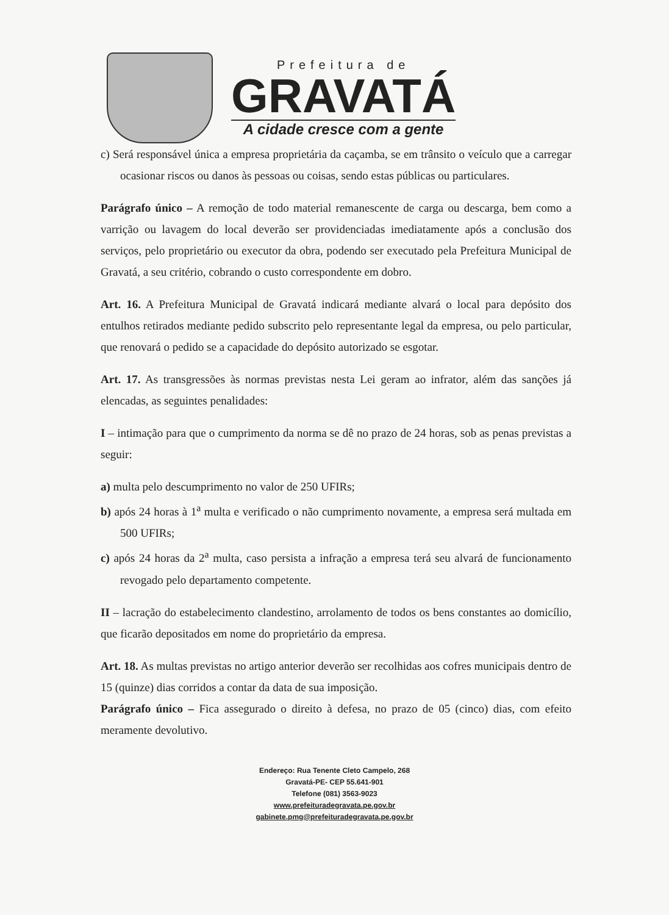Prefeitura de
GRAVATÁ
A cidade cresce com a gente
c) Será responsável única a empresa proprietária da caçamba, se em trânsito o veículo que a carregar ocasionar riscos ou danos às pessoas ou coisas, sendo estas públicas ou particulares.
Parágrafo único – A remoção de todo material remanescente de carga ou descarga, bem como a varrição ou lavagem do local deverão ser providenciadas imediatamente após a conclusão dos serviços, pelo proprietário ou executor da obra, podendo ser executado pela Prefeitura Municipal de Gravatá, a seu critério, cobrando o custo correspondente em dobro.
Art. 16. A Prefeitura Municipal de Gravatá indicará mediante alvará o local para depósito dos entulhos retirados mediante pedido subscrito pelo representante legal da empresa, ou pelo particular, que renovará o pedido se a capacidade do depósito autorizado se esgotar.
Art. 17. As transgressões às normas previstas nesta Lei geram ao infrator, além das sanções já elencadas, as seguintes penalidades:
I – intimação para que o cumprimento da norma se dê no prazo de 24 horas, sob as penas previstas a seguir:
a) multa pelo descumprimento no valor de 250 UFIRs;
b) após 24 horas à 1<sup>a</sup> multa e verificado o não cumprimento novamente, a empresa será multada em 500 UFIRs;
c) após 24 horas da 2<sup>a</sup> multa, caso persista a infração a empresa terá seu alvará de funcionamento revogado pelo departamento competente.
II – lacração do estabelecimento clandestino, arrolamento de todos os bens constantes ao domicílio, que ficarão depositados em nome do proprietário da empresa.
Art. 18. As multas previstas no artigo anterior deverão ser recolhidas aos cofres municipais dentro de 15 (quinze) dias corridos a contar da data de sua imposição.
Parágrafo único – Fica assegurado o direito à defesa, no prazo de 05 (cinco) dias, com efeito meramente devolutivo.
Endereço: Rua Tenente Cleto Campelo, 268
Gravatá-PE- CEP 55.641-901
Telefone (081) 3563-9023
www.prefeituradegravata.pe.gov.br
gabinete.pmg@prefeituradegravata.pe.gov.br